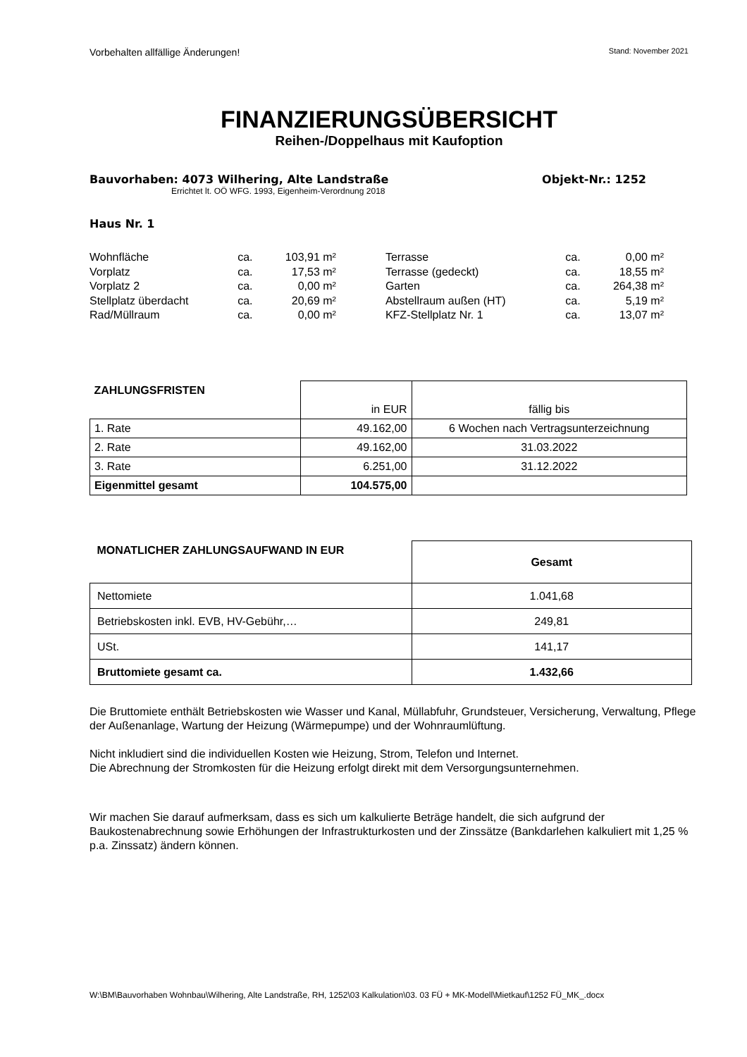Vorbehalten allfällige Änderungen! Stand: November 2021
FINANZIERUNGSÜBERSICHT
Reihen-/Doppelhaus mit Kaufoption
Bauvorhaben: 4073 Wilhering, Alte Landstraße Objekt-Nr.: 1252
Errichtet lt. OÖ WFG. 1993, Eigenheim-Verordnung 2018
Haus Nr. 1
| Wohnfläche | ca. | 103,91 m² | | Terrasse | ca. | 0,00 m² |
| Vorplatz | ca. | 17,53 m² | | Terrasse (gedeckt) | ca. | 18,55 m² |
| Vorplatz 2 | ca. | 0,00 m² | | Garten | ca. | 264,38 m² |
| Stellplatz überdacht | ca. | 20,69 m² | | Abstellraum außen (HT) | ca. | 5,19 m² |
| Rad/Müllraum | ca. | 0,00 m² | | KFZ-Stellplatz Nr. 1 | ca. | 13,07 m² |
| ZAHLUNGSFRISTEN | in EUR | fällig bis |
| 1. Rate | 49.162,00 | 6 Wochen nach Vertragsunterzeichnung |
| 2. Rate | 49.162,00 | 31.03.2022 |
| 3. Rate | 6.251,00 | 31.12.2022 |
| Eigenmittel gesamt | 104.575,00 | |
| MONATLICHER ZAHLUNGSAUFWAND IN EUR | Gesamt |
| --- | --- |
| Nettomiete | 1.041,68 |
| Betriebskosten inkl. EVB, HV-Gebühr,… | 249,81 |
| USt. | 141,17 |
| Bruttomiete gesamt ca. | 1.432,66 |
Die Bruttomiete enthält Betriebskosten wie Wasser und Kanal, Müllabfuhr, Grundsteuer, Versicherung, Verwaltung, Pflege der Außenanlage, Wartung der Heizung (Wärmepumpe) und der Wohnraumlüftung.
Nicht inkludiert sind die individuellen Kosten wie Heizung, Strom, Telefon und Internet.
Die Abrechnung der Stromkosten für die Heizung erfolgt direkt mit dem Versorgungsunternehmen.
Wir machen Sie darauf aufmerksam, dass es sich um kalkulierte Beträge handelt, die sich aufgrund der Baukostenabrechnung sowie Erhöhungen der Infrastrukturkosten und der Zinssätze (Bankdarlehen kalkuliert mit 1,25 % p.a. Zinssatz) ändern können.
W:\BM\Bauvorhaben Wohnbau\Wilhering, Alte Landstraße, RH, 1252\03 Kalkulation\03. 03 FÜ + MK-Modell\Mietkauf\1252 FÜ_MK_.docx